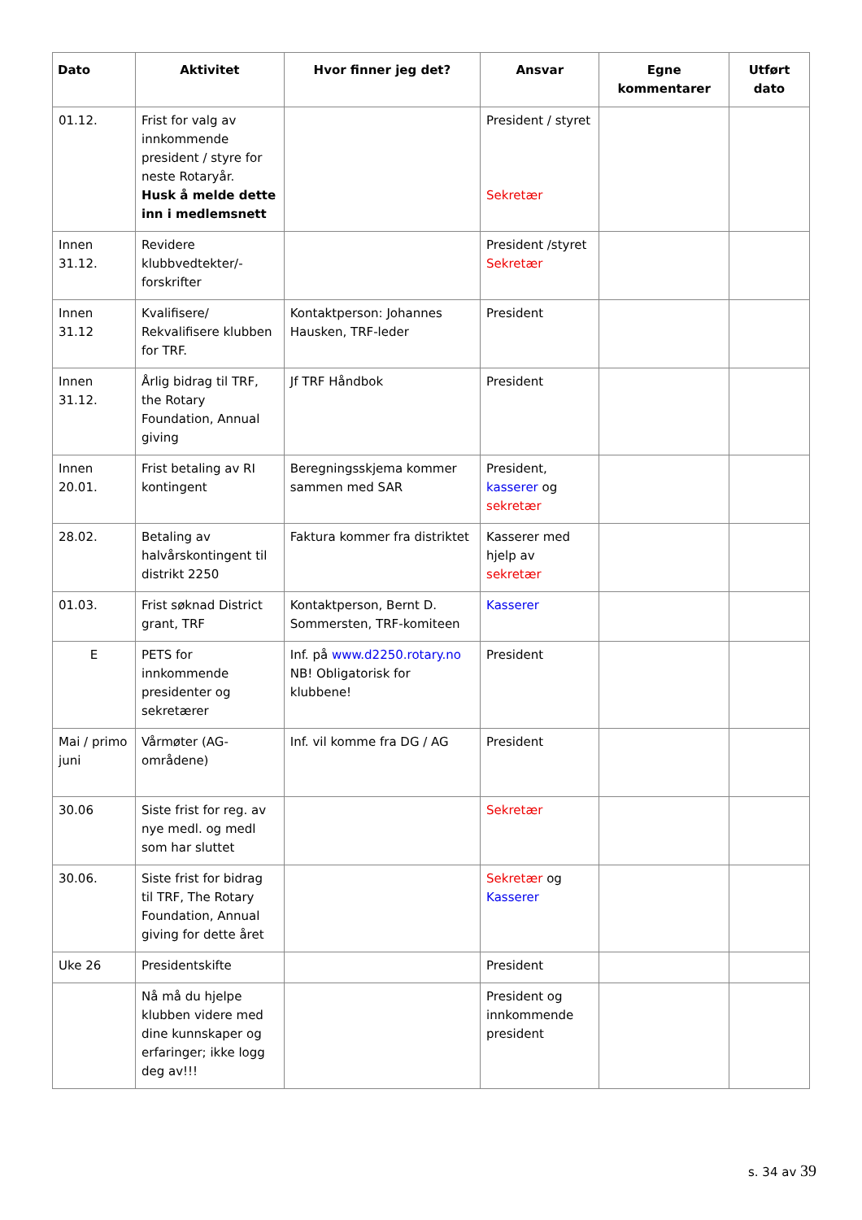| Dato | Aktivitet | Hvor finner jeg det? | Ansvar | Egne kommentarer | Utført dato |
| --- | --- | --- | --- | --- | --- |
| 01.12. | Frist for valg av innkommende president / styre for neste Rotaryår. Husk å melde dette inn i medlemsnett | | President / styret Sekretær | | |
| Innen 31.12. | Revidere klubbvedtekter/-forskrifter | | President /styret Sekretær | | |
| Innen 31.12 | Kvalifisere/ Rekvalifisere klubben for TRF. | Kontaktperson: Johannes Hausken, TRF-leder | President | | |
| Innen 31.12. | Årlig bidrag til TRF, the Rotary Foundation, Annual giving | Jf TRF Håndbok | President | | |
| Innen 20.01. | Frist betaling av RI kontingent | Beregningsskjema kommer sammen med SAR | President, kasserer og sekretær | | |
| 28.02. | Betaling av halvårskontingent til distrikt 2250 | Faktura kommer fra distriktet | Kasserer med hjelp av sekretær | | |
| 01.03. | Frist søknad District grant, TRF | Kontaktperson, Bernt D. Sommersten, TRF-komiteen | Kasserer | | |
| E | PETS for innkommende presidenter og sekretærer | Inf. på www.d2250.rotary.no NB! Obligatorisk for klubbene! | President | | |
| Mai / primo juni | Vårmøter (AG-områdene) | Inf. vil komme fra DG / AG | President | | |
| 30.06 | Siste frist for reg. av nye medl. og medl som har sluttet | | Sekretær | | |
| 30.06. | Siste frist for bidrag til TRF, The Rotary Foundation, Annual giving for dette året | | Sekretær og Kasserer | | |
| Uke 26 | Presidentskifte | | President | | |
| | Nå må du hjelpe klubben videre med dine kunnskaper og erfaringer; ikke logg deg av!!! | | President og innkommende president | | |
s. 34 av 39